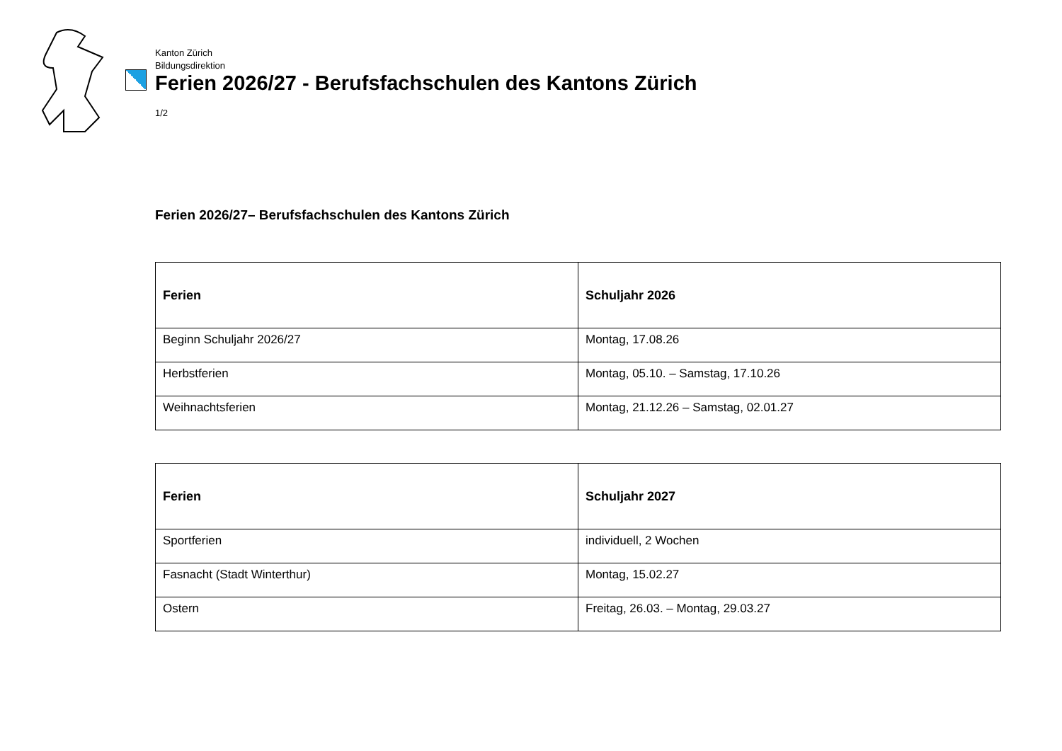Kanton Zürich
Bildungsdirektion
Ferien 2026/27 - Berufsfachschulen des Kantons Zürich
1/2
Ferien 2026/27– Berufsfachschulen des Kantons Zürich
| Ferien | Schuljahr 2026 |
| --- | --- |
| Beginn Schuljahr 2026/27 | Montag, 17.08.26 |
| Herbstferien | Montag, 05.10. – Samstag, 17.10.26 |
| Weihnachtsferien | Montag, 21.12.26 – Samstag, 02.01.27 |
| Ferien | Schuljahr 2027 |
| --- | --- |
| Sportferien | individuell, 2 Wochen |
| Fasnacht (Stadt Winterthur) | Montag, 15.02.27 |
| Ostern | Freitag, 26.03. – Montag, 29.03.27 |